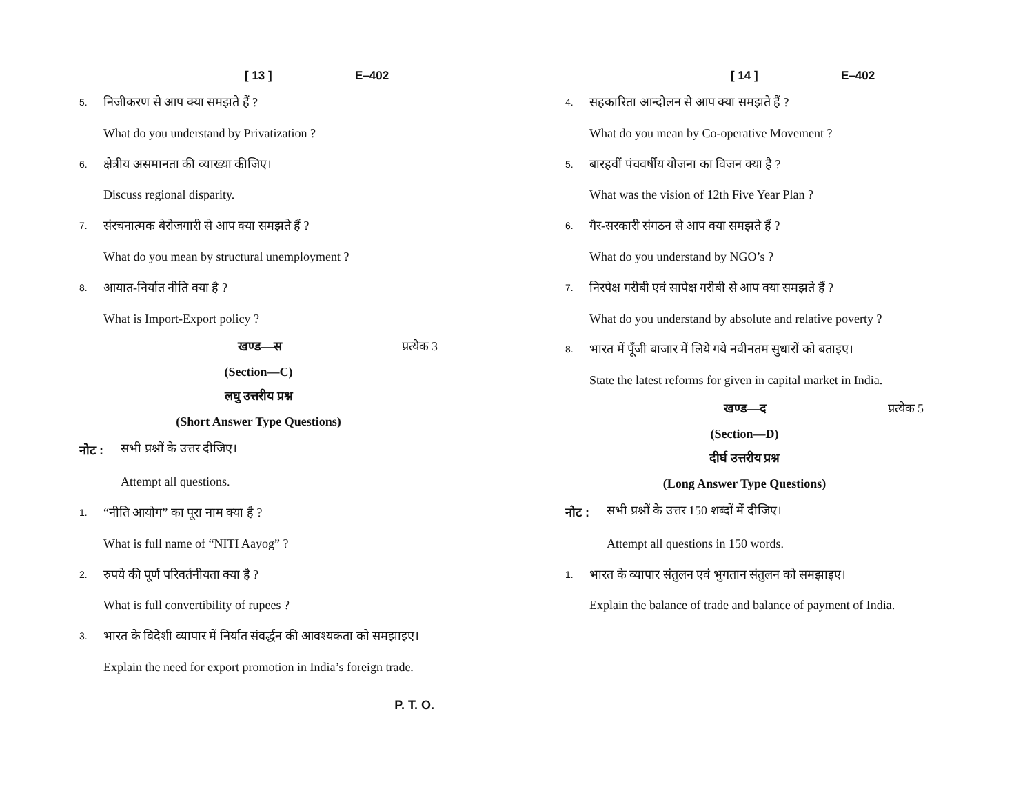[ 13 ] E–402
5. निजीकरण से आप क्या समझते हैं ?
What do you understand by Privatization ?
6. क्षेत्रीय असमानता की व्याख्या कीजिए।
Discuss regional disparity.
7. संरचनात्मक बेरोजगारी से आप क्या समझते हैं ?
What do you mean by structural unemployment ?
8. आयात-निर्यात नीति क्या है ?
What is Import-Export policy ?
खण्ड—स प्रत्येक 3
(Section—C)
लघु उत्तरीय प्रश्न
(Short Answer Type Questions)
नोट : सभी प्रश्नों के उत्तर दीजिए।
Attempt all questions.
1. “नीति आयोग” का पूरा नाम क्या है ?
What is full name of “NITI Aayog” ?
2. रुपये की पूर्ण परिवर्तनीयता क्या है ?
What is full convertibility of rupees ?
3. भारत के विदेशी व्यापार में निर्यात संवर्द्धन की आवश्यकता को समझाइए।
Explain the need for export promotion in India’s foreign trade.
P. T. O.
[ 14 ] E–402
4. सहकारिता आन्दोलन से आप क्या समझते हैं ?
What do you mean by Co-operative Movement ?
5. बारहवीं पंचवर्षीय योजना का विजन क्या है ?
What was the vision of 12th Five Year Plan ?
6. गैर-सरकारी संगठन से आप क्या समझते हैं ?
What do you understand by NGO’s ?
7. निरपेक्ष गरीबी एवं सापेक्ष गरीबी से आप क्या समझते हैं ?
What do you understand by absolute and relative poverty ?
8. भारत में पूँजी बाजार में लिये गये नवीनतम सुधारों को बताइए।
State the latest reforms for given in capital market in India.
खण्ड—द प्रत्येक 5
(Section—D)
दीर्घ उत्तरीय प्रश्न
(Long Answer Type Questions)
नोट : सभी प्रश्नों के उत्तर 150 शब्दों में दीजिए।
Attempt all questions in 150 words.
1. भारत के व्यापार संतुलन एवं भुगतान संतुलन को समझाइए।
Explain the balance of trade and balance of payment of India.